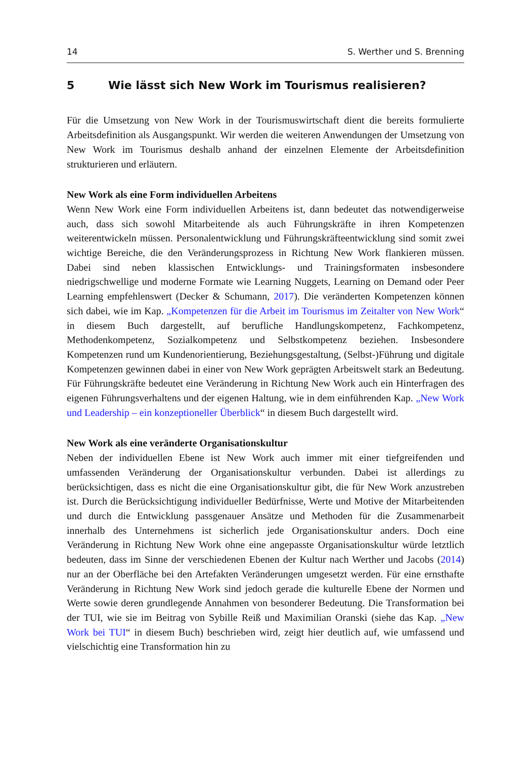14 S. Werther und S. Brenning
5 Wie lässt sich New Work im Tourismus realisieren?
Für die Umsetzung von New Work in der Tourismuswirtschaft dient die bereits formulierte Arbeitsdefinition als Ausgangspunkt. Wir werden die weiteren Anwendungen der Umsetzung von New Work im Tourismus deshalb anhand der einzelnen Elemente der Arbeitsdefinition strukturieren und erläutern.
New Work als eine Form individuellen Arbeitens
Wenn New Work eine Form individuellen Arbeitens ist, dann bedeutet das notwendigerweise auch, dass sich sowohl Mitarbeitende als auch Führungskräfte in ihren Kompetenzen weiterentwickeln müssen. Personalentwicklung und Führungskräfteentwicklung sind somit zwei wichtige Bereiche, die den Veränderungsprozess in Richtung New Work flankieren müssen. Dabei sind neben klassischen Entwicklungs- und Trainingsformaten insbesondere niedrigschwellige und moderne Formate wie Learning Nuggets, Learning on Demand oder Peer Learning empfehlenswert (Decker & Schumann, 2017). Die veränderten Kompetenzen können sich dabei, wie im Kap. „Kompetenzen für die Arbeit im Tourismus im Zeitalter von New Work“ in diesem Buch dargestellt, auf berufliche Handlungskompetenz, Fachkompetenz, Methodenkompetenz, Sozialkompetenz und Selbstkompetenz beziehen. Insbesondere Kompetenzen rund um Kundenorientierung, Beziehungsgestaltung, (Selbst-)Führung und digitale Kompetenzen gewinnen dabei in einer von New Work geprägten Arbeitswelt stark an Bedeutung. Für Führungskräfte bedeutet eine Veränderung in Richtung New Work auch ein Hinterfragen des eigenen Führungsverhaltens und der eigenen Haltung, wie in dem einführenden Kap. „New Work und Leadership – ein konzeptioneller Überblick“ in diesem Buch dargestellt wird.
New Work als eine veränderte Organisationskultur
Neben der individuellen Ebene ist New Work auch immer mit einer tiefgreifenden und umfassenden Veränderung der Organisationskultur verbunden. Dabei ist allerdings zu berücksichtigen, dass es nicht die eine Organisationskultur gibt, die für New Work anzustreben ist. Durch die Berücksichtigung individueller Bedürfnisse, Werte und Motive der Mitarbeitenden und durch die Entwicklung passgenauer Ansätze und Methoden für die Zusammenarbeit innerhalb des Unternehmens ist sicherlich jede Organisationskultur anders. Doch eine Veränderung in Richtung New Work ohne eine angepasste Organisationskultur würde letztlich bedeuten, dass im Sinne der verschiedenen Ebenen der Kultur nach Werther und Jacobs (2014) nur an der Oberfläche bei den Artefakten Veränderungen umgesetzt werden. Für eine ernsthafte Veränderung in Richtung New Work sind jedoch gerade die kulturelle Ebene der Normen und Werte sowie deren grundlegende Annahmen von besonderer Bedeutung. Die Transformation bei der TUI, wie sie im Beitrag von Sybille Reiß und Maximilian Oranski (siehe das Kap. „New Work bei TUI“ in diesem Buch) beschrieben wird, zeigt hier deutlich auf, wie umfassend und vielschichtig eine Transformation hin zu